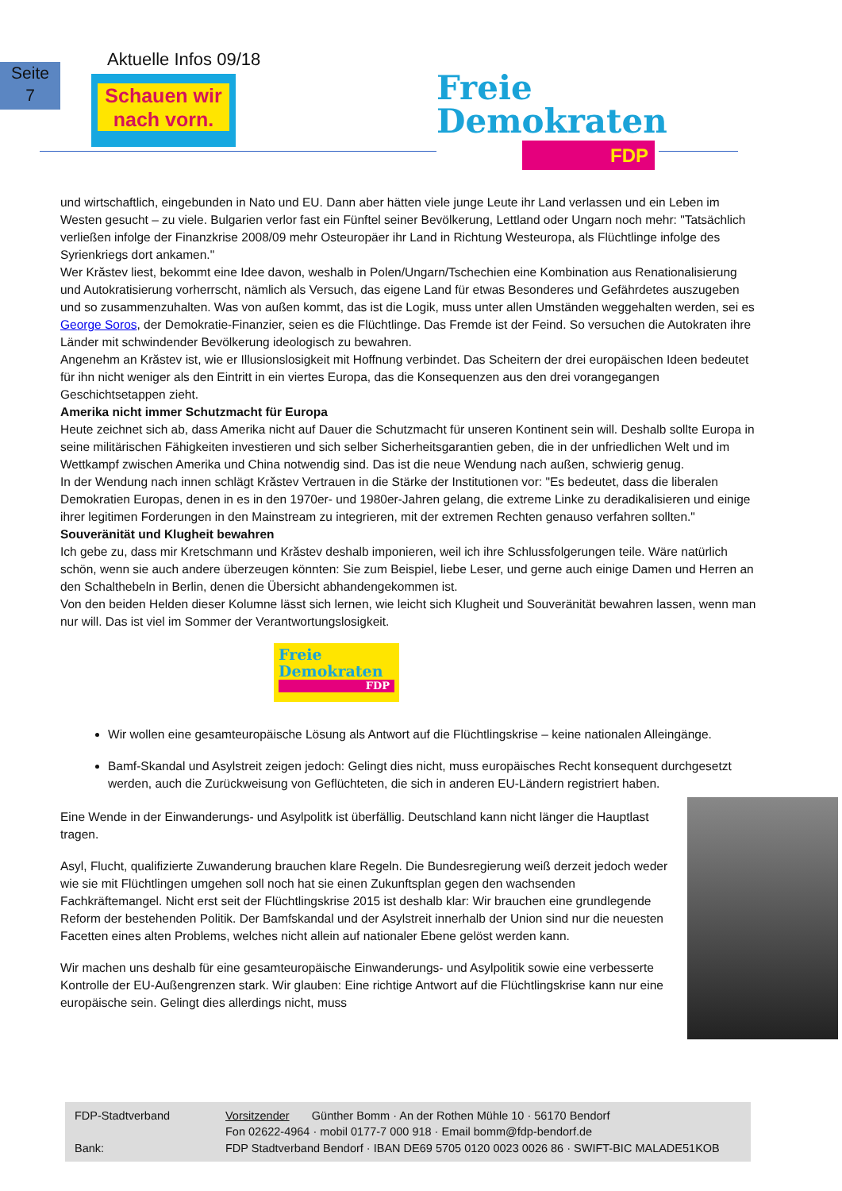Seite
7
Aktuelle Infos 09/18
Schauen wir
nach vorn.
Freie
Demokraten
FDP
und wirtschaftlich, eingebunden in Nato und EU. Dann aber hätten viele junge Leute ihr Land verlassen und ein Leben im Westen gesucht – zu viele. Bulgarien verlor fast ein Fünftel seiner Bevölkerung, Lettland oder Ungarn noch mehr: "Tatsächlich verließen infolge der Finanzkrise 2008/09 mehr Osteuropäer ihr Land in Richtung Westeuropa, als Flüchtlinge infolge des Syrienkriegs dort ankamen."
Wer Krăstev liest, bekommt eine Idee davon, weshalb in Polen/Ungarn/Tschechien eine Kombination aus Renationalisierung und Autokratisierung vorherrscht, nämlich als Versuch, das eigene Land für etwas Besonderes und Gefährdetes auszugeben und so zusammenzuhalten. Was von außen kommt, das ist die Logik, muss unter allen Umständen weggehalten werden, sei es George Soros, der Demokratie-Finanzier, seien es die Flüchtlinge. Das Fremde ist der Feind. So versuchen die Autokraten ihre Länder mit schwindender Bevölkerung ideologisch zu bewahren.
Angenehm an Krăstev ist, wie er Illusionslosigkeit mit Hoffnung verbindet. Das Scheitern der drei europäischen Ideen bedeutet für ihn nicht weniger als den Eintritt in ein viertes Europa, das die Konsequenzen aus den drei vorangegangen Geschichtsetappen zieht.
Amerika nicht immer Schutzmacht für Europa
Heute zeichnet sich ab, dass Amerika nicht auf Dauer die Schutzmacht für unseren Kontinent sein will. Deshalb sollte Europa in seine militärischen Fähigkeiten investieren und sich selber Sicherheitsgarantien geben, die in der unfriedlichen Welt und im Wettkampf zwischen Amerika und China notwendig sind. Das ist die neue Wendung nach außen, schwierig genug.
In der Wendung nach innen schlägt Krăstev Vertrauen in die Stärke der Institutionen vor: "Es bedeutet, dass die liberalen Demokratien Europas, denen in es in den 1970er- und 1980er-Jahren gelang, die extreme Linke zu deradikalisieren und einige ihrer legitimen Forderungen in den Mainstream zu integrieren, mit der extremen Rechten genauso verfahren sollten."
Souveränität und Klugheit bewahren
Ich gebe zu, dass mir Kretschmann und Krăstev deshalb imponieren, weil ich ihre Schlussfolgerungen teile. Wäre natürlich schön, wenn sie auch andere überzeugen könnten: Sie zum Beispiel, liebe Leser, und gerne auch einige Damen und Herren an den Schalthebeln in Berlin, denen die Übersicht abhandengekommen ist.
Von den beiden Helden dieser Kolumne lässt sich lernen, wie leicht sich Klugheit und Souveränität bewahren lassen, wenn man nur will. Das ist viel im Sommer der Verantwortungslosigkeit.
Freie
Demokraten
FDP
Wir wollen eine gesamteuropäische Lösung als Antwort auf die Flüchtlingskrise – keine nationalen Alleingänge.
Bamf-Skandal und Asylstreit zeigen jedoch: Gelingt dies nicht, muss europäisches Recht konsequent durchgesetzt werden, auch die Zurückweisung von Geflüchteten, die sich in anderen EU-Ländern registriert haben.
Eine Wende in der Einwanderungs- und Asylpolitk ist überfällig. Deutschland kann nicht länger die Hauptlast tragen.
Asyl, Flucht, qualifizierte Zuwanderung brauchen klare Regeln. Die Bundesregierung weiß derzeit jedoch weder wie sie mit Flüchtlingen umgehen soll noch hat sie einen Zukunftsplan gegen den wachsenden Fachkräftemangel. Nicht erst seit der Flüchtlingskrise 2015 ist deshalb klar: Wir brauchen eine grundlegende Reform der bestehenden Politik. Der Bamfskandal und der Asylstreit innerhalb der Union sind nur die neuesten Facetten eines alten Problems, welches nicht allein auf nationaler Ebene gelöst werden kann.
Wir machen uns deshalb für eine gesamteuropäische Einwanderungs- und Asylpolitik sowie eine verbesserte Kontrolle der EU-Außengrenzen stark. Wir glauben: Eine richtige Antwort auf die Flüchtlingskrise kann nur eine europäische sein. Gelingt dies allerdings nicht, muss
FDP-Stadtverband
Vorsitzender Günther Bomm · An der Rothen Mühle 10 · 56170 Bendorf
Fon 02622-4964 · mobil 0177-7 000 918 · Email bomm@fdp-bendorf.de
Bank:
FDP Stadtverband Bendorf · IBAN DE69 5705 0120 0023 0026 86 · SWIFT-BIC MALADE51KOB